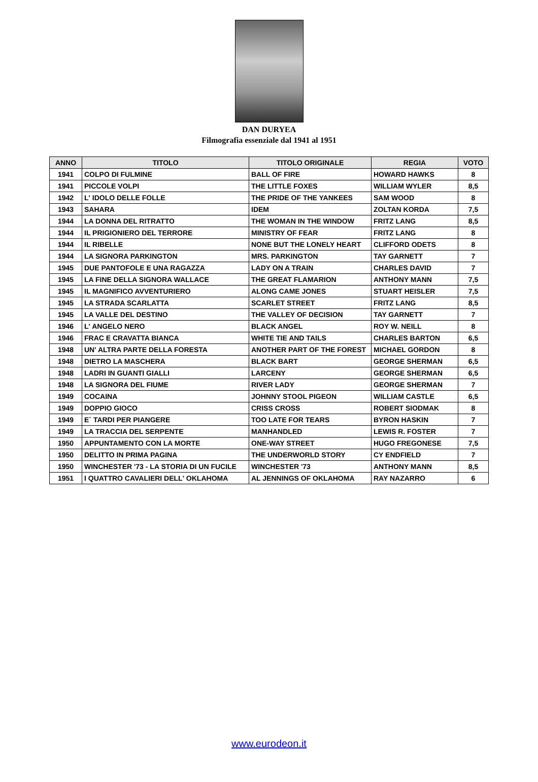DAN DURYEA
Filmografia essenziale dal 1941 al 1951
| ANNO | TITOLO | TITOLO ORIGINALE | REGIA | VOTO |
| --- | --- | --- | --- | --- |
| 1941 | COLPO DI FULMINE | BALL OF FIRE | HOWARD HAWKS | 8 |
| 1941 | PICCOLE VOLPI | THE LITTLE FOXES | WILLIAM WYLER | 8,5 |
| 1942 | L' IDOLO DELLE FOLLE | THE PRIDE OF THE YANKEES | SAM WOOD | 8 |
| 1943 | SAHARA | IDEM | ZOLTAN KORDA | 7,5 |
| 1944 | LA DONNA DEL RITRATTO | THE WOMAN IN THE WINDOW | FRITZ LANG | 8,5 |
| 1944 | IL PRIGIONIERO DEL TERRORE | MINISTRY OF FEAR | FRITZ LANG | 8 |
| 1944 | IL RIBELLE | NONE BUT THE LONELY HEART | CLIFFORD ODETS | 8 |
| 1944 | LA SIGNORA PARKINGTON | MRS. PARKINGTON | TAY GARNETT | 7 |
| 1945 | DUE PANTOFOLE E UNA RAGAZZA | LADY ON A TRAIN | CHARLES DAVID | 7 |
| 1945 | LA FINE DELLA SIGNORA WALLACE | THE GREAT FLAMARION | ANTHONY MANN | 7,5 |
| 1945 | IL MAGNIFICO AVVENTURIERO | ALONG CAME JONES | STUART HEISLER | 7,5 |
| 1945 | LA STRADA SCARLATTA | SCARLET STREET | FRITZ LANG | 8,5 |
| 1945 | LA VALLE DEL DESTINO | THE VALLEY OF DECISION | TAY GARNETT | 7 |
| 1946 | L' ANGELO NERO | BLACK ANGEL | ROY W. NEILL | 8 |
| 1946 | FRAC E CRAVATTA BIANCA | WHITE TIE AND TAILS | CHARLES BARTON | 6,5 |
| 1948 | UN' ALTRA PARTE DELLA FORESTA | ANOTHER PART OF THE FOREST | MICHAEL GORDON | 8 |
| 1948 | DIETRO LA MASCHERA | BLACK BART | GEORGE SHERMAN | 6,5 |
| 1948 | LADRI IN GUANTI GIALLI | LARCENY | GEORGE SHERMAN | 6,5 |
| 1948 | LA SIGNORA DEL FIUME | RIVER LADY | GEORGE SHERMAN | 7 |
| 1949 | COCAINA | JOHNNY STOOL PIGEON | WILLIAM CASTLE | 6,5 |
| 1949 | DOPPIO GIOCO | CRISS CROSS | ROBERT SIODMAK | 8 |
| 1949 | E` TARDI PER PIANGERE | TOO LATE FOR TEARS | BYRON HASKIN | 7 |
| 1949 | LA TRACCIA DEL SERPENTE | MANHANDLED | LEWIS R. FOSTER | 7 |
| 1950 | APPUNTAMENTO CON LA MORTE | ONE-WAY STREET | HUGO FREGONESE | 7,5 |
| 1950 | DELITTO IN PRIMA PAGINA | THE UNDERWORLD STORY | CY ENDFIELD | 7 |
| 1950 | WINCHESTER '73 - LA STORIA DI UN FUCILE | WINCHESTER '73 | ANTHONY MANN | 8,5 |
| 1951 | I QUATTRO CAVALIERI DELL' OKLAHOMA | AL JENNINGS OF OKLAHOMA | RAY NAZARRO | 6 |
www.eurodeon.it